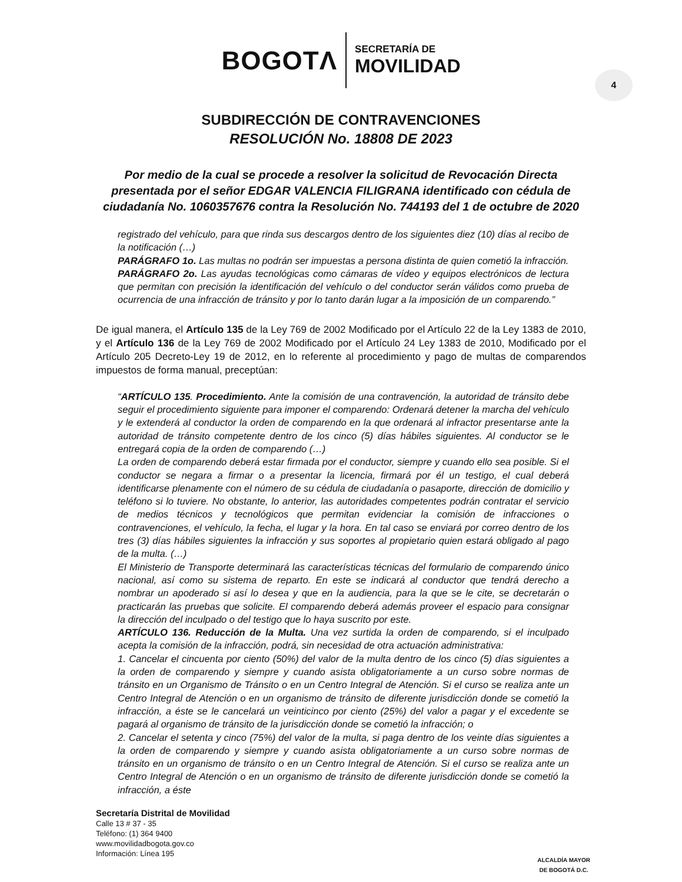BOGOTΛ SECRETARÍA DE
MOVILIDAD
4
SUBDIRECCIÓN DE CONTRAVENCIONES
RESOLUCIÓN No. 18808 DE 2023
Por medio de la cual se procede a resolver la solicitud de Revocación Directa presentada por el señor EDGAR VALENCIA FILIGRANA identificado con cédula de ciudadanía No. 1060357676 contra la Resolución No. 744193 del 1 de octubre de 2020
registrado del vehículo, para que rinda sus descargos dentro de los siguientes diez (10) días al recibo de la notificación (…)
PARÁGRAFO 1o. Las multas no podrán ser impuestas a persona distinta de quien cometió la infracción.
PARÁGRAFO 2o. Las ayudas tecnológicas como cámaras de vídeo y equipos electrónicos de lectura que permitan con precisión la identificación del vehículo o del conductor serán válidos como prueba de ocurrencia de una infracción de tránsito y por lo tanto darán lugar a la imposición de un comparendo.”
De igual manera, el Artículo 135 de la Ley 769 de 2002 Modificado por el Artículo 22 de la Ley 1383 de 2010, y el Artículo 136 de la Ley 769 de 2002 Modificado por el Artículo 24 Ley 1383 de 2010, Modificado por el Artículo 205 Decreto-Ley 19 de 2012, en lo referente al procedimiento y pago de multas de comparendos impuestos de forma manual, preceptúan:
“ARTÍCULO 135. Procedimiento. Ante la comisión de una contravención, la autoridad de tránsito debe seguir el procedimiento siguiente para imponer el comparendo: Ordenará detener la marcha del vehículo y le extenderá al conductor la orden de comparendo en la que ordenará al infractor presentarse ante la autoridad de tránsito competente dentro de los cinco (5) días hábiles siguientes. Al conductor se le entregará copia de la orden de comparendo (…)
La orden de comparendo deberá estar firmada por el conductor, siempre y cuando ello sea posible. Si el conductor se negara a firmar o a presentar la licencia, firmará por él un testigo, el cual deberá identificarse plenamente con el número de su cédula de ciudadanía o pasaporte, dirección de domicilio y teléfono si lo tuviere. No obstante, lo anterior, las autoridades competentes podrán contratar el servicio de medios técnicos y tecnológicos que permitan evidenciar la comisión de infracciones o contravenciones, el vehículo, la fecha, el lugar y la hora. En tal caso se enviará por correo dentro de los tres (3) días hábiles siguientes la infracción y sus soportes al propietario quien estará obligado al pago de la multa. (…)
El Ministerio de Transporte determinará las características técnicas del formulario de comparendo único nacional, así como su sistema de reparto. En este se indicará al conductor que tendrá derecho a nombrar un apoderado si así lo desea y que en la audiencia, para la que se le cite, se decretarán o practicarán las pruebas que solicite. El comparendo deberá además proveer el espacio para consignar la dirección del inculpado o del testigo que lo haya suscrito por este.
ARTÍCULO 136. Reducción de la Multa. Una vez surtida la orden de comparendo, si el inculpado acepta la comisión de la infracción, podrá, sin necesidad de otra actuación administrativa:
1. Cancelar el cincuenta por ciento (50%) del valor de la multa dentro de los cinco (5) días siguientes a la orden de comparendo y siempre y cuando asista obligatoriamente a un curso sobre normas de tránsito en un Organismo de Tránsito o en un Centro Integral de Atención. Si el curso se realiza ante un Centro Integral de Atención o en un organismo de tránsito de diferente jurisdicción donde se cometió la infracción, a éste se le cancelará un veinticinco por ciento (25%) del valor a pagar y el excedente se pagará al organismo de tránsito de la jurisdicción donde se cometió la infracción; o
2. Cancelar el setenta y cinco (75%) del valor de la multa, si paga dentro de los veinte días siguientes a la orden de comparendo y siempre y cuando asista obligatoriamente a un curso sobre normas de tránsito en un organismo de tránsito o en un Centro Integral de Atención. Si el curso se realiza ante un Centro Integral de Atención o en un organismo de tránsito de diferente jurisdicción donde se cometió la infracción, a éste
Secretaría Distrital de Movilidad
Calle 13 # 37 - 35
Teléfono: (1) 364 9400
www.movilidadbogota.gov.co
Información: Línea 195
ALCALDÍA MAYOR
DE BOGOTÁ D.C.